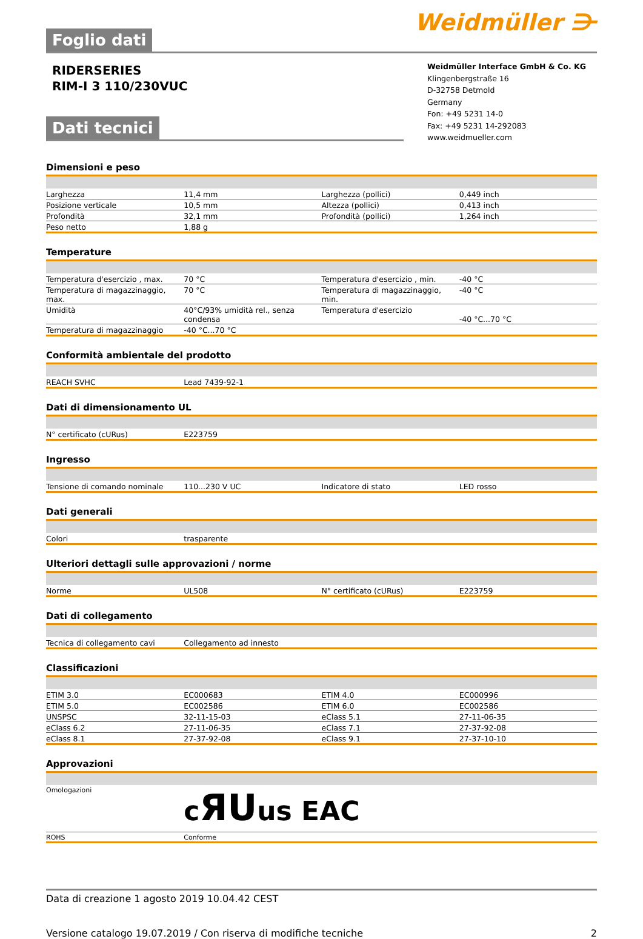Foglio dati
Weidmüller ⋺
RIDERSERIES
RIM-I 3 110/230VUC
Weidmüller Interface GmbH & Co. KG
Klingenbergstraße 16
D-32758 Detmold
Germany
Fon: +49 5231 14-0
Fax: +49 5231 14-292083
www.weidmueller.com
Dati tecnici
Dimensioni e peso
| Larghezza | 11,4 mm | Larghezza (pollici) | 0,449 inch |
| Posizione verticale | 10,5 mm | Altezza (pollici) | 0,413 inch |
| Profondità | 32,1 mm | Profondità (pollici) | 1,264 inch |
| Peso netto | 1,88 g | | |
Temperature
| Temperatura d'esercizio , max. | 70 °C | Temperatura d'esercizio , min. | -40 °C |
| Temperatura di magazzinaggio, max. | 70 °C | Temperatura di magazzinaggio, min. | -40 °C |
| Umidità | 40°C/93% umidità rel., senza condensa | Temperatura d'esercizio | -40 °C...70 °C |
| Temperatura di magazzinaggio | -40 °C...70 °C | | |
Conformità ambientale del prodotto
| REACH SVHC | Lead 7439-92-1 | | |
Dati di dimensionamento UL
| N° certificato (cURus) | E223759 | | |
Ingresso
| Tensione di comando nominale | 110...230 V UC | Indicatore di stato | LED rosso |
Dati generali
| Colori | trasparente | | |
Ulteriori dettagli sulle approvazioni / norme
| Norme | UL508 | N° certificato (cURus) | E223759 |
Dati di collegamento
| Tecnica di collegamento cavi | Collegamento ad innesto | | |
Classificazioni
| ETIM 3.0 | EC000683 | ETIM 4.0 | EC000996 |
| ETIM 5.0 | EC002586 | ETIM 6.0 | EC002586 |
| UNSPSC | 32-11-15-03 | eClass 5.1 | 27-11-06-35 |
| eClass 6.2 | 27-11-06-35 | eClass 7.1 | 27-37-92-08 |
| eClass 8.1 | 27-37-92-08 | eClass 9.1 | 27-37-10-10 |
Approvazioni
| Omologazioni | c ЯU us ЕАС | | |
| ROHS | Conforme | | |
Data di creazione 1 agosto 2019 10.04.42 CEST
Versione catalogo 19.07.2019 / Con riserva di modifiche tecniche 2